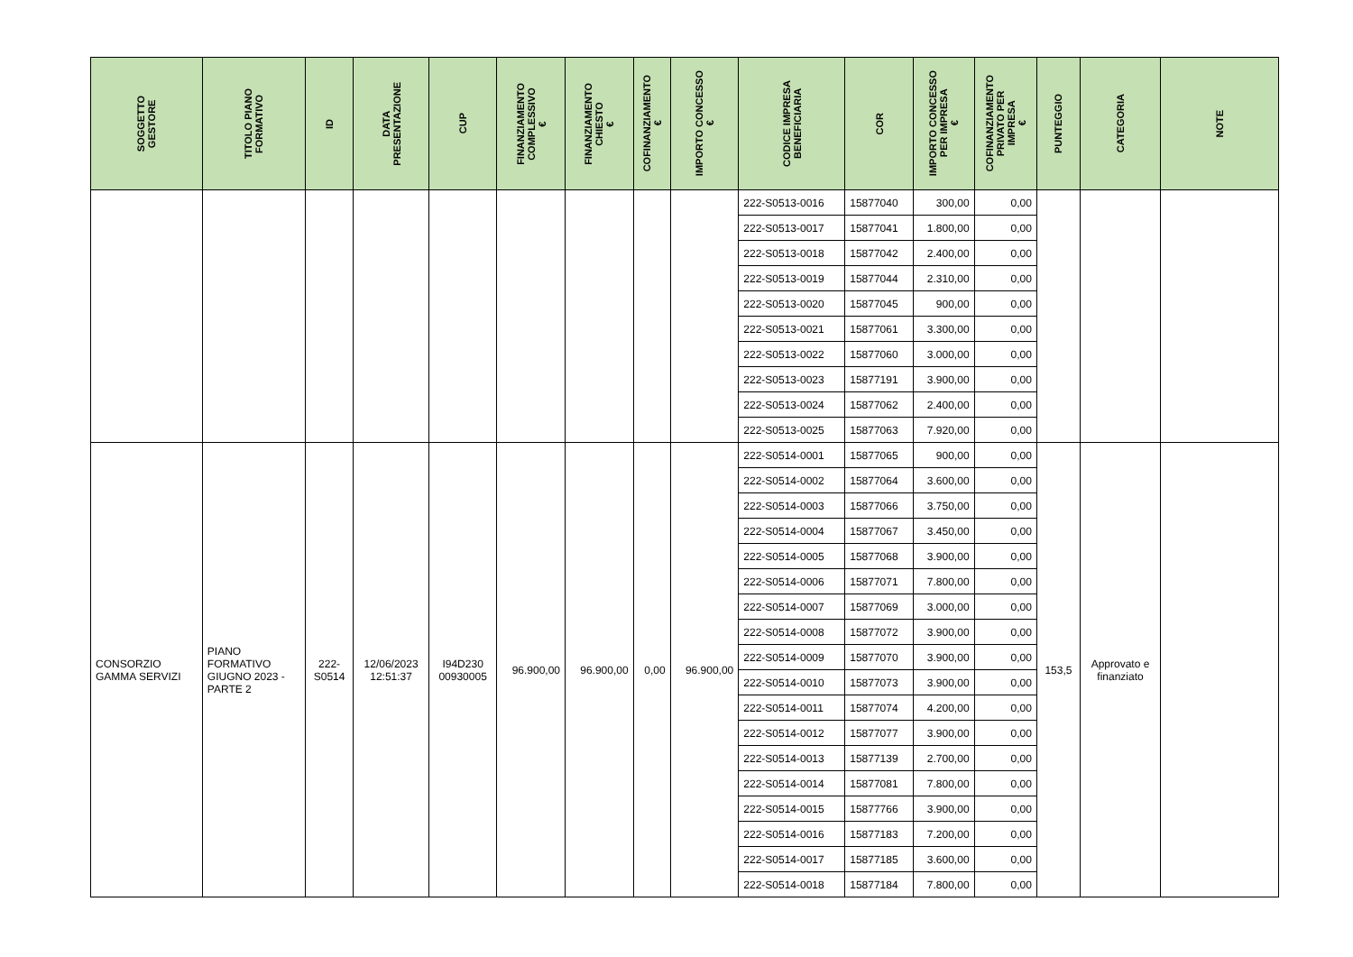| SOGGETTO GESTORE | TITOLO PIANO FORMATIVO | ID | DATA PRESENTAZIONE | CUP | FINANZIAMENTO COMPLESSIVO € | FINANZIAMENTO CHIESTO € | COFINANZIAMENTO € | IMPORTO CONCESSO € | CODICE IMPRESA BENEFICIARIA | COR | IMPORTO CONCESSO PER IMPRESA € | COFINANZIAMENTO PRIVATO PER IMPRESA € | PUNTEGGIO | CATEGORIA | NOTE |
| --- | --- | --- | --- | --- | --- | --- | --- | --- | --- | --- | --- | --- | --- | --- | --- |
| | | | | | | | | | 222-S0513-0016 | 15877040 | 300,00 | 0,00 | | | |
| | | | | | | | | | 222-S0513-0017 | 15877041 | 1.800,00 | 0,00 | | | |
| | | | | | | | | | 222-S0513-0018 | 15877042 | 2.400,00 | 0,00 | | | |
| | | | | | | | | | 222-S0513-0019 | 15877044 | 2.310,00 | 0,00 | | | |
| | | | | | | | | | 222-S0513-0020 | 15877045 | 900,00 | 0,00 | | | |
| | | | | | | | | | 222-S0513-0021 | 15877061 | 3.300,00 | 0,00 | | | |
| | | | | | | | | | 222-S0513-0022 | 15877060 | 3.000,00 | 0,00 | | | |
| | | | | | | | | | 222-S0513-0023 | 15877191 | 3.900,00 | 0,00 | | | |
| | | | | | | | | | 222-S0513-0024 | 15877062 | 2.400,00 | 0,00 | | | |
| | | | | | | | | | 222-S0513-0025 | 15877063 | 7.920,00 | 0,00 | | | |
| CONSORZIO GAMMA SERVIZI | PIANO FORMATIVO GIUGNO 2023 - PARTE 2 | 222- S0514 | 12/06/2023 12:51:37 | I94D230 00930005 | 96.900,00 | 96.900,00 | 0,00 | 96.900,00 | 222-S0514-0001 | 15877065 | 900,00 | 0,00 | 153,5 | Approvato e finanziato | |
| | | | | | | | | | 222-S0514-0002 | 15877064 | 3.600,00 | 0,00 | | | |
| | | | | | | | | | 222-S0514-0003 | 15877066 | 3.750,00 | 0,00 | | | |
| | | | | | | | | | 222-S0514-0004 | 15877067 | 3.450,00 | 0,00 | | | |
| | | | | | | | | | 222-S0514-0005 | 15877068 | 3.900,00 | 0,00 | | | |
| | | | | | | | | | 222-S0514-0006 | 15877071 | 7.800,00 | 0,00 | | | |
| | | | | | | | | | 222-S0514-0007 | 15877069 | 3.000,00 | 0,00 | | | |
| | | | | | | | | | 222-S0514-0008 | 15877072 | 3.900,00 | 0,00 | | | |
| | | | | | | | | | 222-S0514-0009 | 15877070 | 3.900,00 | 0,00 | | | |
| | | | | | | | | | 222-S0514-0010 | 15877073 | 3.900,00 | 0,00 | | | |
| | | | | | | | | | 222-S0514-0011 | 15877074 | 4.200,00 | 0,00 | | | |
| | | | | | | | | | 222-S0514-0012 | 15877077 | 3.900,00 | 0,00 | | | |
| | | | | | | | | | 222-S0514-0013 | 15877139 | 2.700,00 | 0,00 | | | |
| | | | | | | | | | 222-S0514-0014 | 15877081 | 7.800,00 | 0,00 | | | |
| | | | | | | | | | 222-S0514-0015 | 15877766 | 3.900,00 | 0,00 | | | |
| | | | | | | | | | 222-S0514-0016 | 15877183 | 7.200,00 | 0,00 | | | |
| | | | | | | | | | 222-S0514-0017 | 15877185 | 3.600,00 | 0,00 | | | |
| | | | | | | | | | 222-S0514-0018 | 15877184 | 7.800,00 | 0,00 | | | |